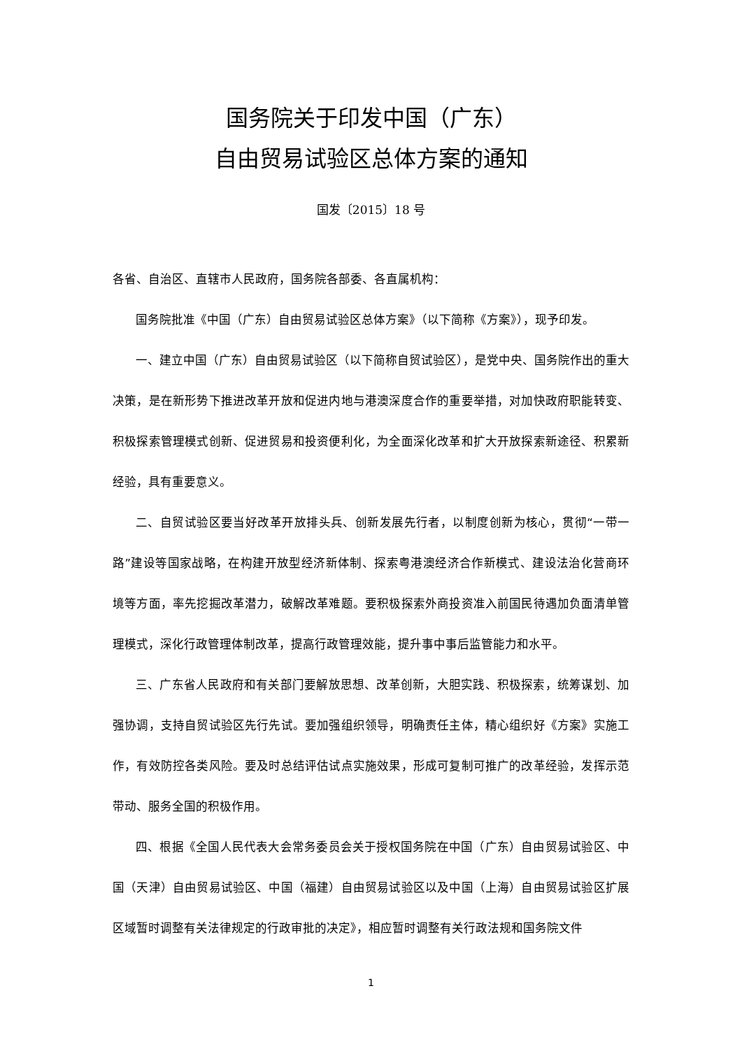国务院关于印发中国（广东）
自由贸易试验区总体方案的通知
国发〔2015〕18 号
各省、自治区、直辖市人民政府，国务院各部委、各直属机构：
国务院批准《中国（广东）自由贸易试验区总体方案》（以下简称《方案》），现予印发。
一、建立中国（广东）自由贸易试验区（以下简称自贸试验区），是党中央、国务院作出的重大决策，是在新形势下推进改革开放和促进内地与港澳深度合作的重要举措，对加快政府职能转变、积极探索管理模式创新、促进贸易和投资便利化，为全面深化改革和扩大开放探索新途径、积累新经验，具有重要意义。
二、自贸试验区要当好改革开放排头兵、创新发展先行者，以制度创新为核心，贯彻“一带一路”建设等国家战略，在构建开放型经济新体制、探索粤港澳经济合作新模式、建设法治化营商环境等方面，率先挖掘改革潜力，破解改革难题。要积极探索外商投资准入前国民待遇加负面清单管理模式，深化行政管理体制改革，提高行政管理效能，提升事中事后监管能力和水平。
三、广东省人民政府和有关部门要解放思想、改革创新，大胆实践、积极探索，统筹谋划、加强协调，支持自贸试验区先行先试。要加强组织领导，明确责任主体，精心组织好《方案》实施工作，有效防控各类风险。要及时总结评估试点实施效果，形成可复制可推广的改革经验，发挥示范带动、服务全国的积极作用。
四、根据《全国人民代表大会常务委员会关于授权国务院在中国（广东）自由贸易试验区、中国（天津）自由贸易试验区、中国（福建）自由贸易试验区以及中国（上海）自由贸易试验区扩展区域暂时调整有关法律规定的行政审批的决定》，相应暂时调整有关行政法规和国务院文件
1